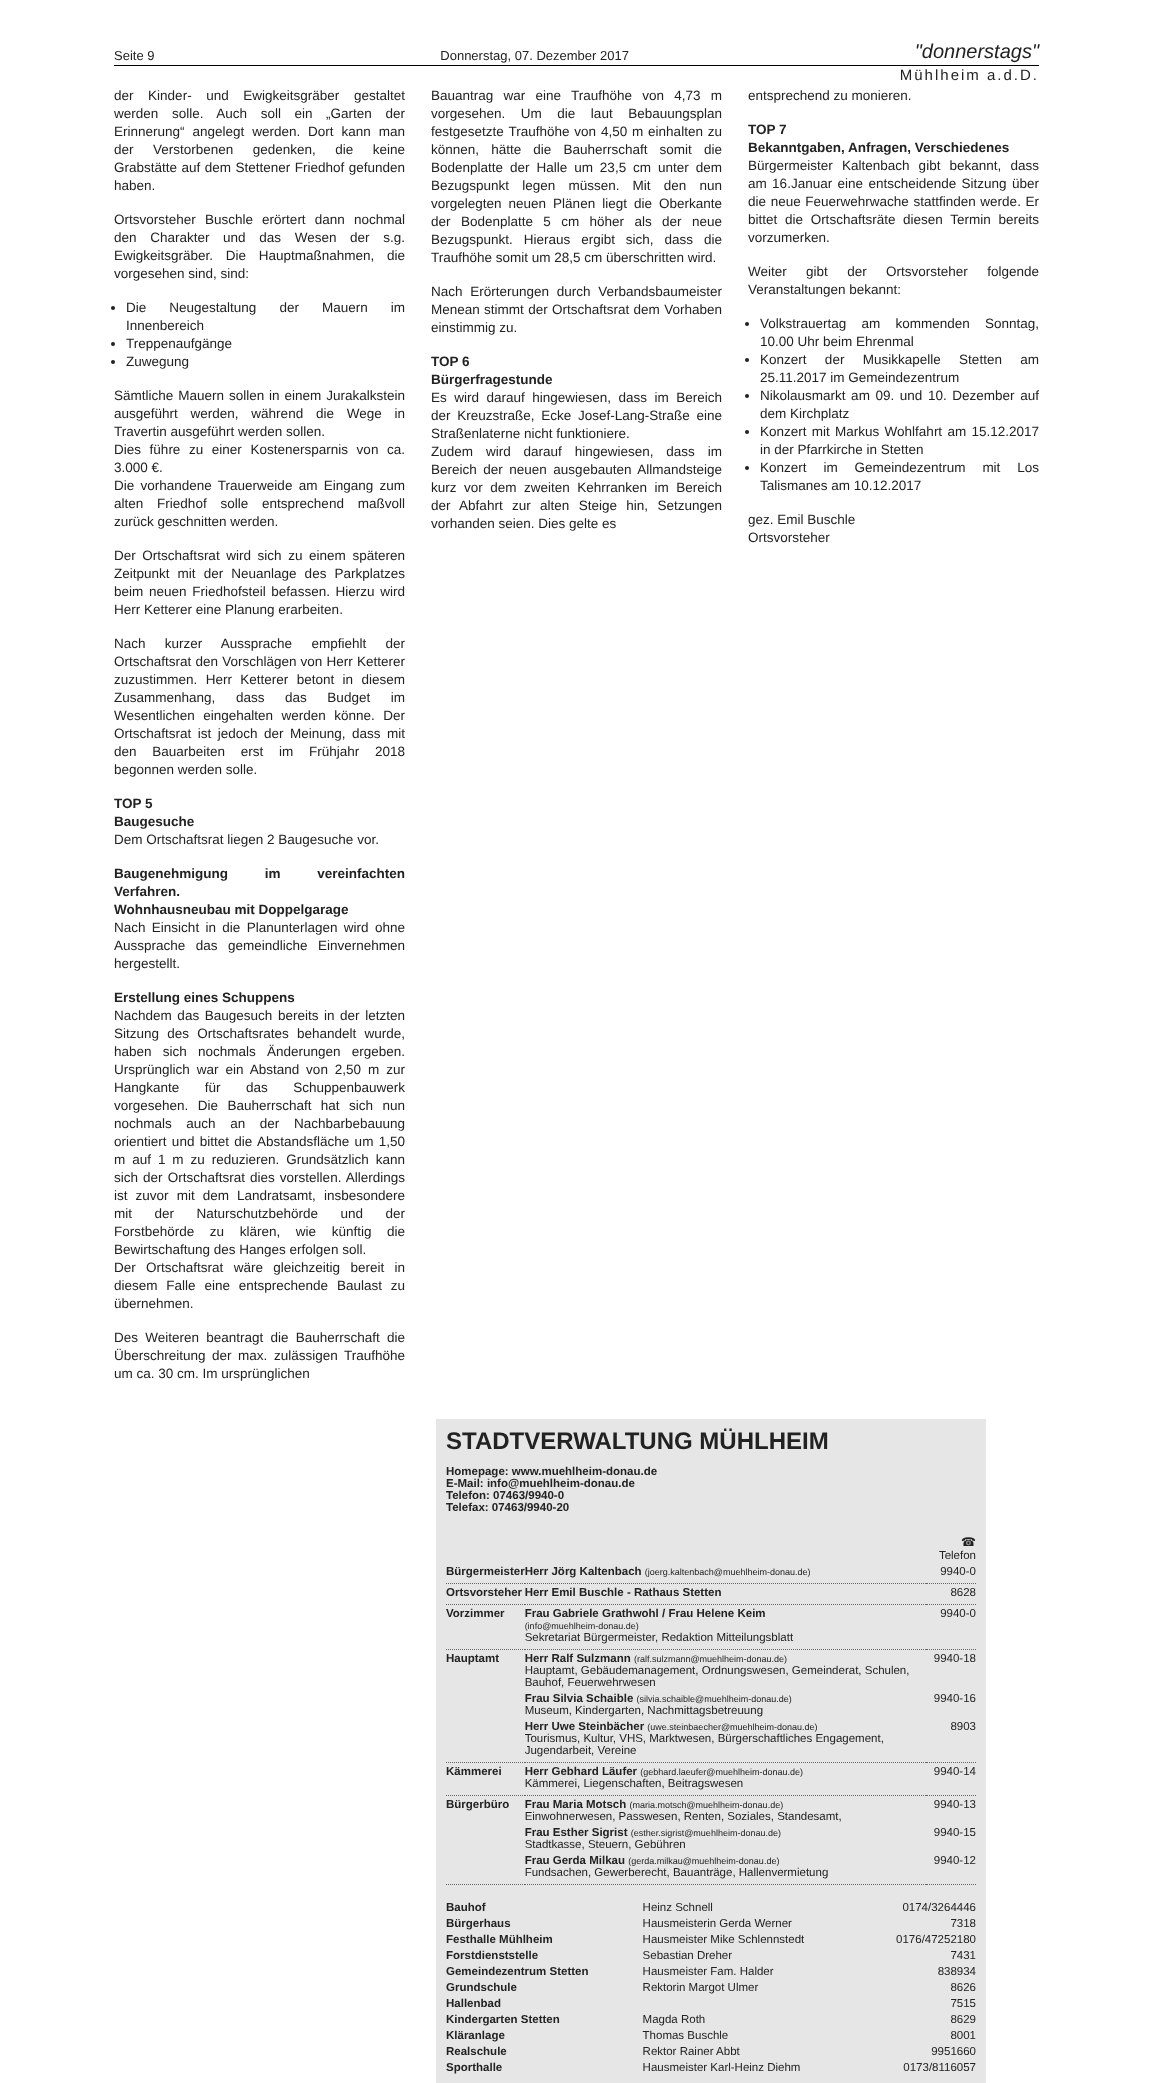Seite 9 Donnerstag, 07. Dezember 2017 "donnerstags"
Mühlheim a.d.D.
der Kinder- und Ewigkeitsgräber gestaltet werden solle. Auch soll ein „Garten der Erinnerung“ angelegt werden. Dort kann man der Verstorbenen gedenken, die keine Grabstätte auf dem Stettener Friedhof gefunden haben.
Ortsvorsteher Buschle erörtert dann nochmal den Charakter und das Wesen der s.g. Ewigkeitsgräber. Die Hauptmaßnahmen, die vorgesehen sind, sind:
Die Neugestaltung der Mauern im Innenbereich
Treppenaufgänge
Zuwegung
Sämtliche Mauern sollen in einem Jurakalkstein ausgeführt werden, während die Wege in Travertin ausgeführt werden sollen.
Dies führe zu einer Kostenersparnis von ca. 3.000 €.
Die vorhandene Trauerweide am Eingang zum alten Friedhof solle entsprechend maßvoll zurück geschnitten werden.
Der Ortschaftsrat wird sich zu einem späteren Zeitpunkt mit der Neuanlage des Parkplatzes beim neuen Friedhofsteil befassen. Hierzu wird Herr Ketterer eine Planung erarbeiten.
Nach kurzer Aussprache empfiehlt der Ortschaftsrat den Vorschlägen von Herr Ketterer zuzustimmen. Herr Ketterer betont in diesem Zusammenhang, dass das Budget im Wesentlichen eingehalten werden könne. Der Ortschaftsrat ist jedoch der Meinung, dass mit den Bauarbeiten erst im Frühjahr 2018 begonnen werden solle.
TOP 5
Baugesuche
Dem Ortschaftsrat liegen 2 Baugesuche vor.
Baugenehmigung im vereinfachten Verfahren.
Wohnhausneubau mit Doppelgarage
Nach Einsicht in die Planunterlagen wird ohne Aussprache das gemeindliche Einvernehmen hergestellt.
Erstellung eines Schuppens
Nachdem das Baugesuch bereits in der letzten Sitzung des Ortschaftsrates behandelt wurde, haben sich nochmals Änderungen ergeben. Ursprünglich war ein Abstand von 2,50 m zur Hangkante für das Schuppenbauwerk vorgesehen. Die Bauherrschaft hat sich nun nochmals auch an der Nachbarbebauung orientiert und bittet die Abstandsfläche um 1,50 m auf 1 m zu reduzieren. Grundsätzlich kann sich der Ortschaftsrat dies vorstellen. Allerdings ist zuvor mit dem Landratsamt, insbesondere mit der Naturschutzbehörde und der Forstbehörde zu klären, wie künftig die Bewirtschaftung des Hanges erfolgen soll.
Der Ortschaftsrat wäre gleichzeitig bereit in diesem Falle eine entsprechende Baulast zu übernehmen.
Des Weiteren beantragt die Bauherrschaft die Überschreitung der max. zulässigen Traufhöhe um ca. 30 cm. Im ursprünglichen
Bauantrag war eine Traufhöhe von 4,73 m vorgesehen. Um die laut Bebauungsplan festgesetzte Traufhöhe von 4,50 m einhalten zu können, hätte die Bauherrschaft somit die Bodenplatte der Halle um 23,5 cm unter dem Bezugspunkt legen müssen. Mit den nun vorgelegten neuen Plänen liegt die Oberkante der Bodenplatte 5 cm höher als der neue Bezugspunkt. Hieraus ergibt sich, dass die Traufhöhe somit um 28,5 cm überschritten wird.
Nach Erörterungen durch Verbandsbaumeister Menean stimmt der Ortschaftsrat dem Vorhaben einstimmig zu.
TOP 6
Bürgerfragestunde
Es wird darauf hingewiesen, dass im Bereich der Kreuzstraße, Ecke Josef-Lang-Straße eine Straßenlaterne nicht funktioniere.
Zudem wird darauf hingewiesen, dass im Bereich der neuen ausgebauten Allmandsteige kurz vor dem zweiten Kehrranken im Bereich der Abfahrt zur alten Steige hin, Setzungen vorhanden seien. Dies gelte es
entsprechend zu monieren.
TOP 7
Bekanntgaben, Anfragen, Verschiedenes
Bürgermeister Kaltenbach gibt bekannt, dass am 16.Januar eine entscheidende Sitzung über die neue Feuerwehrwache stattfinden werde. Er bittet die Ortschaftsräte diesen Termin bereits vorzumerken.
Weiter gibt der Ortsvorsteher folgende Veranstaltungen bekannt:
Volkstrauertag am kommenden Sonntag, 10.00 Uhr beim Ehrenmal
Konzert der Musikkapelle Stetten am 25.11.2017 im Gemeindezentrum
Nikolausmarkt am 09. und 10. Dezember auf dem Kirchplatz
Konzert mit Markus Wohlfahrt am 15.12.2017 in der Pfarrkirche in Stetten
Konzert im Gemeindezentrum mit Los Talismanes am 10.12.2017
gez. Emil Buschle
Ortsvorsteher
STADTVERWALTUNG MÜHLHEIM
Homepage: www.muehlheim-donau.de
E-Mail: info@muehlheim-donau.de
Telefon: 07463/9940-0
Telefax: 07463/9940-20
| | | ☎ Telefon |
| Bürgermeister | Herr Jörg Kaltenbach (joerg.kaltenbach@muehlheim-donau.de) | 9940-0 |
| Ortsvorsteher | Herr Emil Buschle - Rathaus Stetten | 8628 |
| Vorzimmer | Frau Gabriele Grathwohl / Frau Helene Keim (info@muehlheim-donau.de) Sekretariat Bürgermeister, Redaktion Mitteilungsblatt | 9940-0 |
| Hauptamt | Herr Ralf Sulzmann (ralf.sulzmann@muehlheim-donau.de) Hauptamt, Gebäudemanagement, Ordnungswesen, Gemeinderat, Schulen, Bauhof, Feuerwehrwesen | 9940-18 |
| | Frau Silvia Schaible (silvia.schaible@muehlheim-donau.de) Museum, Kindergarten, Nachmittagsbetreuung | 9940-16 |
| | Herr Uwe Steinbächer (uwe.steinbaecher@muehlheim-donau.de) Tourismus, Kultur, VHS, Marktwesen, Bürgerschaftliches Engagement, Jugendarbeit, Vereine | 8903 |
| Kämmerei | Herr Gebhard Läufer (gebhard.laeufer@muehlheim-donau.de) Kämmerei, Liegenschaften, Beitragswesen | 9940-14 |
| Bürgerbüro | Frau Maria Motsch (maria.motsch@muehlheim-donau.de) Einwohnerwesen, Passwesen, Renten, Soziales, Standesamt, | 9940-13 |
| | Frau Esther Sigrist (esther.sigrist@muehlheim-donau.de) Stadtkasse, Steuern, Gebühren | 9940-15 |
| | Frau Gerda Milkau (gerda.milkau@muehlheim-donau.de) Fundsachen, Gewerberecht, Bauanträge, Hallenvermietung | 9940-12 |
| Bauhof | Heinz Schnell | 0174/3264446 |
| Bürgerhaus | Hausmeisterin Gerda Werner | 7318 |
| Festhalle Mühlheim | Hausmeister Mike Schlennstedt | 0176/47252180 |
| Forstdienststelle | Sebastian Dreher | 7431 |
| Gemeindezentrum Stetten | Hausmeister Fam. Halder | 838934 |
| Grundschule | Rektorin Margot Ulmer | 8626 |
| Hallenbad | | 7515 |
| Kindergarten Stetten | Magda Roth | 8629 |
| Kläranlage | Thomas Buschle | 8001 |
| Realschule | Rektor Rainer Abbt | 9951660 |
| Sporthalle | Hausmeister Karl-Heinz Diehm | 0173/8116057 |